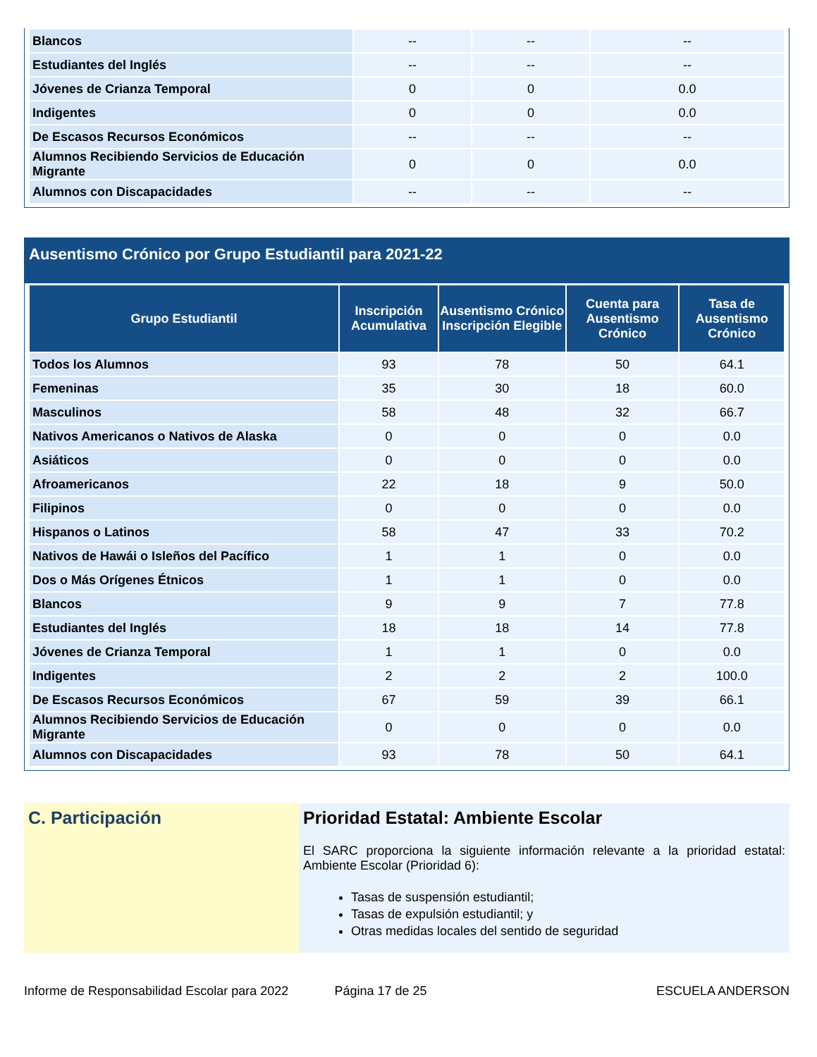| Blancos | -- | -- | -- |
| Estudiantes del Inglés | -- | -- | -- |
| Jóvenes de Crianza Temporal | 0 | 0 | 0.0 |
| Indigentes | 0 | 0 | 0.0 |
| De Escasos Recursos Económicos | -- | -- | -- |
| Alumnos Recibiendo Servicios de Educación Migrante | 0 | 0 | 0.0 |
| Alumnos con Discapacidades | -- | -- | -- |
Ausentismo Crónico por Grupo Estudiantil para 2021-22
| Grupo Estudiantil | Inscripción Acumulativa | Ausentismo Crónico Inscripción Elegible | Cuenta para Ausentismo Crónico | Tasa de Ausentismo Crónico |
| --- | --- | --- | --- | --- |
| Todos los Alumnos | 93 | 78 | 50 | 64.1 |
| Femeninas | 35 | 30 | 18 | 60.0 |
| Masculinos | 58 | 48 | 32 | 66.7 |
| Nativos Americanos o Nativos de Alaska | 0 | 0 | 0 | 0.0 |
| Asiáticos | 0 | 0 | 0 | 0.0 |
| Afroamericanos | 22 | 18 | 9 | 50.0 |
| Filipinos | 0 | 0 | 0 | 0.0 |
| Hispanos o Latinos | 58 | 47 | 33 | 70.2 |
| Nativos de Hawái o Isleños del Pacífico | 1 | 1 | 0 | 0.0 |
| Dos o Más Orígenes Étnicos | 1 | 1 | 0 | 0.0 |
| Blancos | 9 | 9 | 7 | 77.8 |
| Estudiantes del Inglés | 18 | 18 | 14 | 77.8 |
| Jóvenes de Crianza Temporal | 1 | 1 | 0 | 0.0 |
| Indigentes | 2 | 2 | 2 | 100.0 |
| De Escasos Recursos Económicos | 67 | 59 | 39 | 66.1 |
| Alumnos Recibiendo Servicios de Educación Migrante | 0 | 0 | 0 | 0.0 |
| Alumnos con Discapacidades | 93 | 78 | 50 | 64.1 |
C. Participación Prioridad Estatal: Ambiente Escolar
El SARC proporciona la siguiente información relevante a la prioridad estatal: Ambiente Escolar (Prioridad 6):
Tasas de suspensión estudiantil;
Tasas de expulsión estudiantil; y
Otras medidas locales del sentido de seguridad
Informe de Responsabilidad Escolar para 2022 Página 17 de 25 ESCUELA ANDERSON